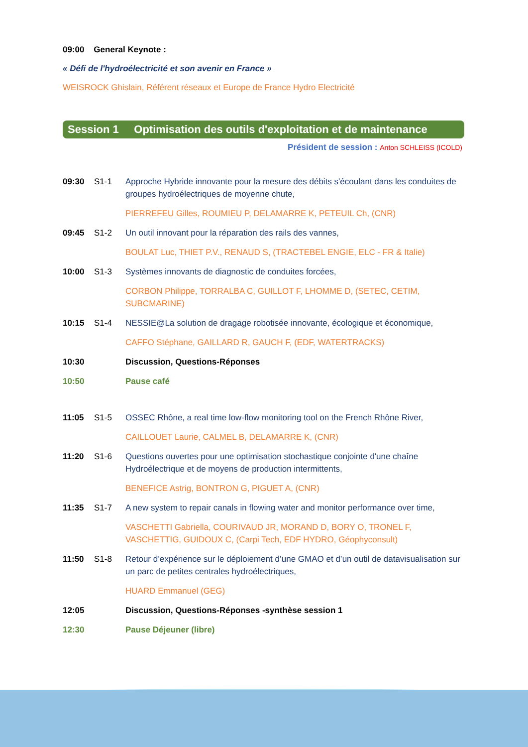09:00 General Keynote :
« Défi de l'hydroélectricité et son avenir en France »
WEISROCK Ghislain, Référent réseaux et Europe de France Hydro Electricité
Session 1 Optimisation des outils d'exploitation et de maintenance
Président de session : Anton SCHLEISS (ICOLD)
09:30 S1-1 Approche Hybride innovante pour la mesure des débits s'écoulant dans les conduites de groupes hydroélectriques de moyenne chute,
PIERREFEU Gilles, ROUMIEU P, DELAMARRE K, PETEUIL Ch, (CNR)
09:45 S1-2 Un outil innovant pour la réparation des rails des vannes,
BOULAT Luc, THIET P.V., RENAUD S, (TRACTEBEL ENGIE, ELC - FR & Italie)
10:00 S1-3 Systèmes innovants de diagnostic de conduites forcées,
CORBON Philippe, TORRALBA C, GUILLOT F, LHOMME D, (SETEC, CETIM, SUBCMARINE)
10:15 S1-4 NESSIE@La solution de dragage robotisée innovante, écologique et économique,
CAFFO Stéphane, GAILLARD R, GAUCH F, (EDF, WATERTRACKS)
10:30 Discussion, Questions-Réponses
10:50 Pause café
11:05 S1-5 OSSEC Rhône, a real time low-flow monitoring tool on the French Rhône River,
CAILLOUET Laurie, CALMEL B, DELAMARRE K, (CNR)
11:20 S1-6 Questions ouvertes pour une optimisation stochastique conjointe d'une chaîne Hydroélectrique et de moyens de production intermittents,
BENEFICE Astrig, BONTRON G, PIGUET A, (CNR)
11:35 S1-7 A new system to repair canals in flowing water and monitor performance over time,
VASCHETTI Gabriella, COURIVAUD JR, MORAND D, BORY O, TRONEL F, VASCHETTIG, GUIDOUX C, (Carpi Tech, EDF HYDRO, Géophyconsult)
11:50 S1-8 Retour d’expérience sur le déploiement d’une GMAO et d’un outil de datavisualisation sur un parc de petites centrales hydroélectriques,
HUARD Emmanuel (GEG)
12:05 Discussion, Questions-Réponses -synthèse session 1
12:30 Pause Déjeuner (libre)